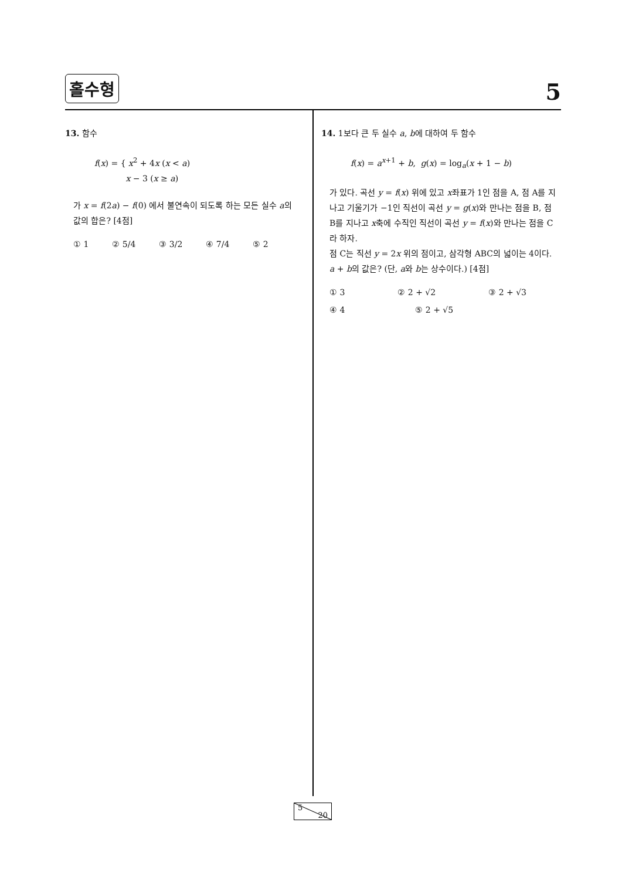홀수형 5
13. 함수
f(x) = { x<sup>2</sup> + 4x (x < a)
x − 3 (x ≥ a)
가 x = f(2a) − f(0) 에서 불연속이 되도록 하는 모든 실수 a의 값의 합은? [4점]
① 1 ② 5/4 ③ 3/2 ④ 7/4 ⑤ 2
14. 1보다 큰 두 실수 a, b에 대하여 두 함수
f(x) = a<sup>x+1</sup> + b, g(x) = log<sub>a</sub>(x + 1 − b)
가 있다. 곡선 y = f(x) 위에 있고 x좌표가 1인 점을 A, 점 A를 지나고 기울기가 −1인 직선이 곡선 y = g(x)와 만나는 점을 B, 점 B를 지나고 x축에 수직인 직선이 곡선 y = f(x)와 만나는 점을 C라 하자.
점 C는 직선 y = 2x 위의 점이고, 삼각형 ABC의 넓이는 4이다. a + b의 값은? (단, a와 b는 상수이다.) [4점]
① 3 ② 2 + √2 ③ 2 + √3
④ 4 ⑤ 2 + √5
5
20